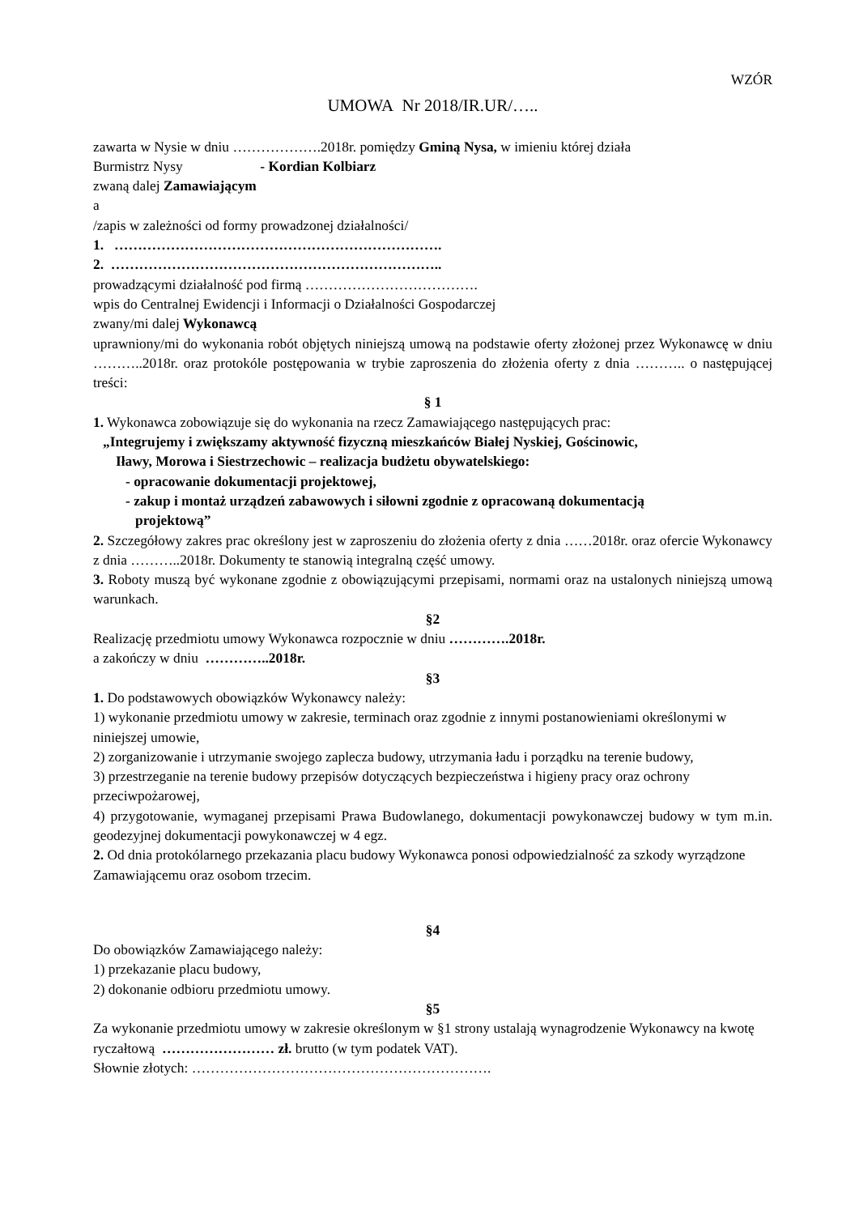WZÓR
UMOWA Nr 2018/IR.UR/…..
zawarta w Nysie w dniu ……………….2018r. pomiędzy Gminą Nysa, w imieniu której działa
Burmistrz Nysy - Kordian Kolbiarz
zwaną dalej Zamawiającym
a
/zapis w zależności od formy prowadzonej działalności/
1. …………………………………………………………….
2. ……………………………………………………………..
prowadzącymi działalność pod firmą ……………………………….
wpis do Centralnej Ewidencji i Informacji o Działalności Gospodarczej
zwany/mi dalej Wykonawcą
uprawniony/mi do wykonania robót objętych niniejszą umową na podstawie oferty złożonej przez Wykonawcę w dniu ………..2018r. oraz protokóle postępowania w trybie zaproszenia do złożenia oferty z dnia ……….. o następującej treści:
§ 1
1. Wykonawca zobowiązuje się do wykonania na rzecz Zamawiającego następujących prac:
„Integrujemy i zwiększamy aktywność fizyczną mieszkańców Białej Nyskiej, Gościnowic,
Iławy, Morowa i Siestrzechowic – realizacja budżetu obywatelskiego:
- opracowanie dokumentacji projektowej,
- zakup i montaż urządzeń zabawowych i siłowni zgodnie z opracowaną dokumentacją
projektową”
2. Szczegółowy zakres prac określony jest w zaproszeniu do złożenia oferty z dnia ……2018r. oraz ofercie Wykonawcy z dnia ………..2018r. Dokumenty te stanowią integralną część umowy.
3. Roboty muszą być wykonane zgodnie z obowiązującymi przepisami, normami oraz na ustalonych niniejszą umową warunkach.
§2
Realizację przedmiotu umowy Wykonawca rozpocznie w dniu ………….2018r.
a zakończy w dniu …………..2018r.
§3
1. Do podstawowych obowiązków Wykonawcy należy:
1) wykonanie przedmiotu umowy w zakresie, terminach oraz zgodnie z innymi postanowieniami określonymi w niniejszej umowie,
2) zorganizowanie i utrzymanie swojego zaplecza budowy, utrzymania ładu i porządku na terenie budowy,
3) przestrzeganie na terenie budowy przepisów dotyczących bezpieczeństwa i higieny pracy oraz ochrony przeciwpożarowej,
4) przygotowanie, wymaganej przepisami Prawa Budowlanego, dokumentacji powykonawczej budowy w tym m.in. geodezyjnej dokumentacji powykonawczej w 4 egz.
2. Od dnia protokólarnego przekazania placu budowy Wykonawca ponosi odpowiedzialność za szkody wyrządzone Zamawiającemu oraz osobom trzecim.
§4
Do obowiązków Zamawiającego należy:
1) przekazanie placu budowy,
2) dokonanie odbioru przedmiotu umowy.
§5
Za wykonanie przedmiotu umowy w zakresie określonym w §1 strony ustalają wynagrodzenie Wykonawcy na kwotę ryczałtową …………………… zł. brutto (w tym podatek VAT).
Słownie złotych: ……………………………………………………….